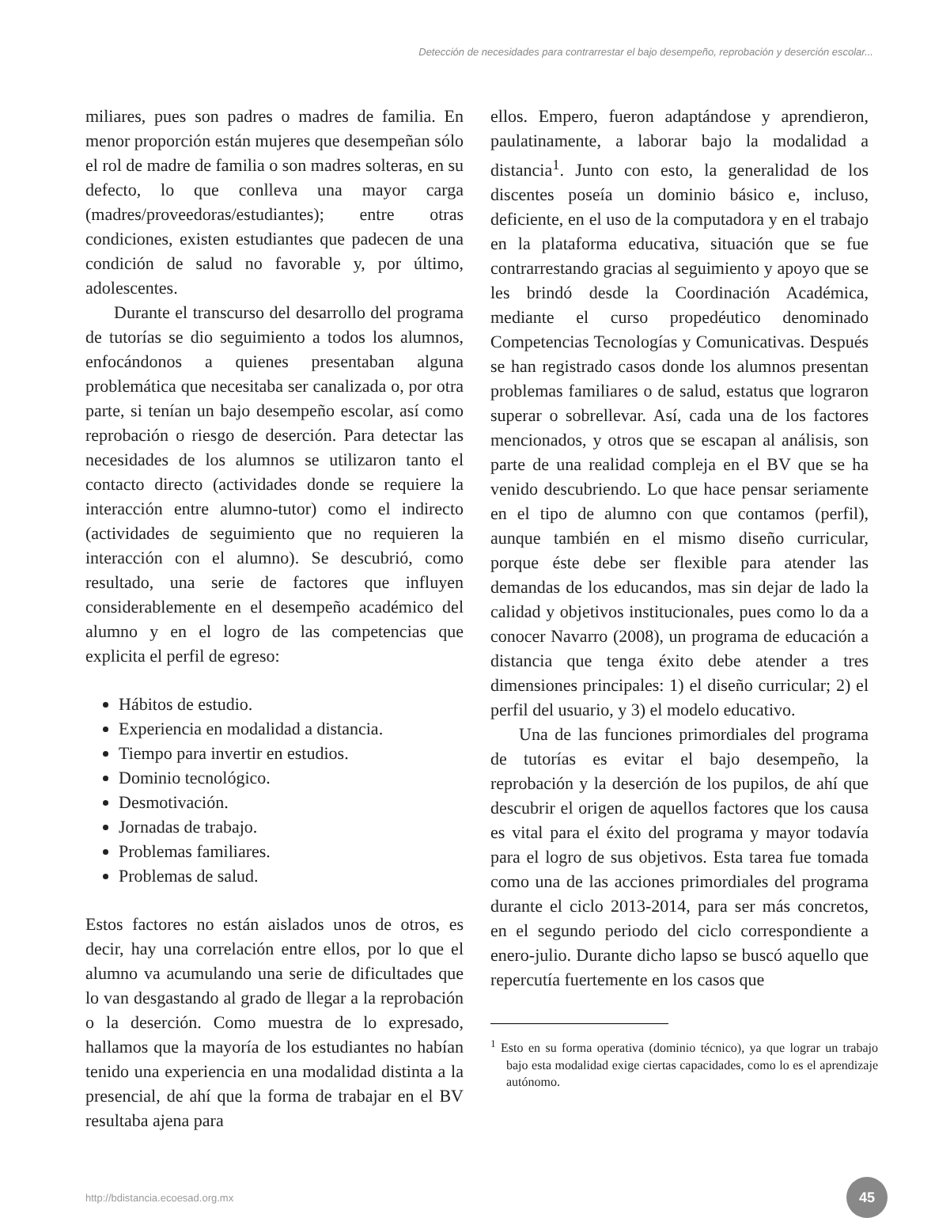Detección de necesidades para contrarrestar el bajo desempeño, reprobación y deserción escolar...
miliares, pues son padres o madres de familia. En menor proporción están mujeres que desempeñan sólo el rol de madre de familia o son madres solteras, en su defecto, lo que conlleva una mayor carga (madres/proveedoras/estudiantes); entre otras condiciones, existen estudiantes que padecen de una condición de salud no favorable y, por último, adolescentes.
Durante el transcurso del desarrollo del programa de tutorías se dio seguimiento a todos los alumnos, enfocándonos a quienes presentaban alguna problemática que necesitaba ser canalizada o, por otra parte, si tenían un bajo desempeño escolar, así como reprobación o riesgo de deserción. Para detectar las necesidades de los alumnos se utilizaron tanto el contacto directo (actividades donde se requiere la interacción entre alumno-tutor) como el indirecto (actividades de seguimiento que no requieren la interacción con el alumno). Se descubrió, como resultado, una serie de factores que influyen considerablemente en el desempeño académico del alumno y en el logro de las competencias que explicita el perfil de egreso:
Hábitos de estudio.
Experiencia en modalidad a distancia.
Tiempo para invertir en estudios.
Dominio tecnológico.
Desmotivación.
Jornadas de trabajo.
Problemas familiares.
Problemas de salud.
Estos factores no están aislados unos de otros, es decir, hay una correlación entre ellos, por lo que el alumno va acumulando una serie de dificultades que lo van desgastando al grado de llegar a la reprobación o la deserción. Como muestra de lo expresado, hallamos que la mayoría de los estudiantes no habían tenido una experiencia en una modalidad distinta a la presencial, de ahí que la forma de trabajar en el BV resultaba ajena para
ellos. Empero, fueron adaptándose y aprendieron, paulatinamente, a laborar bajo la modalidad a distancia<sup>1</sup>. Junto con esto, la generalidad de los discentes poseía un dominio básico e, incluso, deficiente, en el uso de la computadora y en el trabajo en la plataforma educativa, situación que se fue contrarrestando gracias al seguimiento y apoyo que se les brindó desde la Coordinación Académica, mediante el curso propedéutico denominado Competencias Tecnologías y Comunicativas. Después se han registrado casos donde los alumnos presentan problemas familiares o de salud, estatus que lograron superar o sobrellevar. Así, cada una de los factores mencionados, y otros que se escapan al análisis, son parte de una realidad compleja en el BV que se ha venido descubriendo. Lo que hace pensar seriamente en el tipo de alumno con que contamos (perfil), aunque también en el mismo diseño curricular, porque éste debe ser flexible para atender las demandas de los educandos, mas sin dejar de lado la calidad y objetivos institucionales, pues como lo da a conocer Navarro (2008), un programa de educación a distancia que tenga éxito debe atender a tres dimensiones principales: 1) el diseño curricular; 2) el perfil del usuario, y 3) el modelo educativo.
Una de las funciones primordiales del programa de tutorías es evitar el bajo desempeño, la reprobación y la deserción de los pupilos, de ahí que descubrir el origen de aquellos factores que los causa es vital para el éxito del programa y mayor todavía para el logro de sus objetivos. Esta tarea fue tomada como una de las acciones primordiales del programa durante el ciclo 2013-2014, para ser más concretos, en el segundo periodo del ciclo correspondiente a enero-julio. Durante dicho lapso se buscó aquello que repercutía fuertemente en los casos que
<sup>1</sup> Esto en su forma operativa (dominio técnico), ya que lograr un trabajo bajo esta modalidad exige ciertas capacidades, como lo es el aprendizaje autónomo.
http://bdistancia.ecoesad.org.mx 45